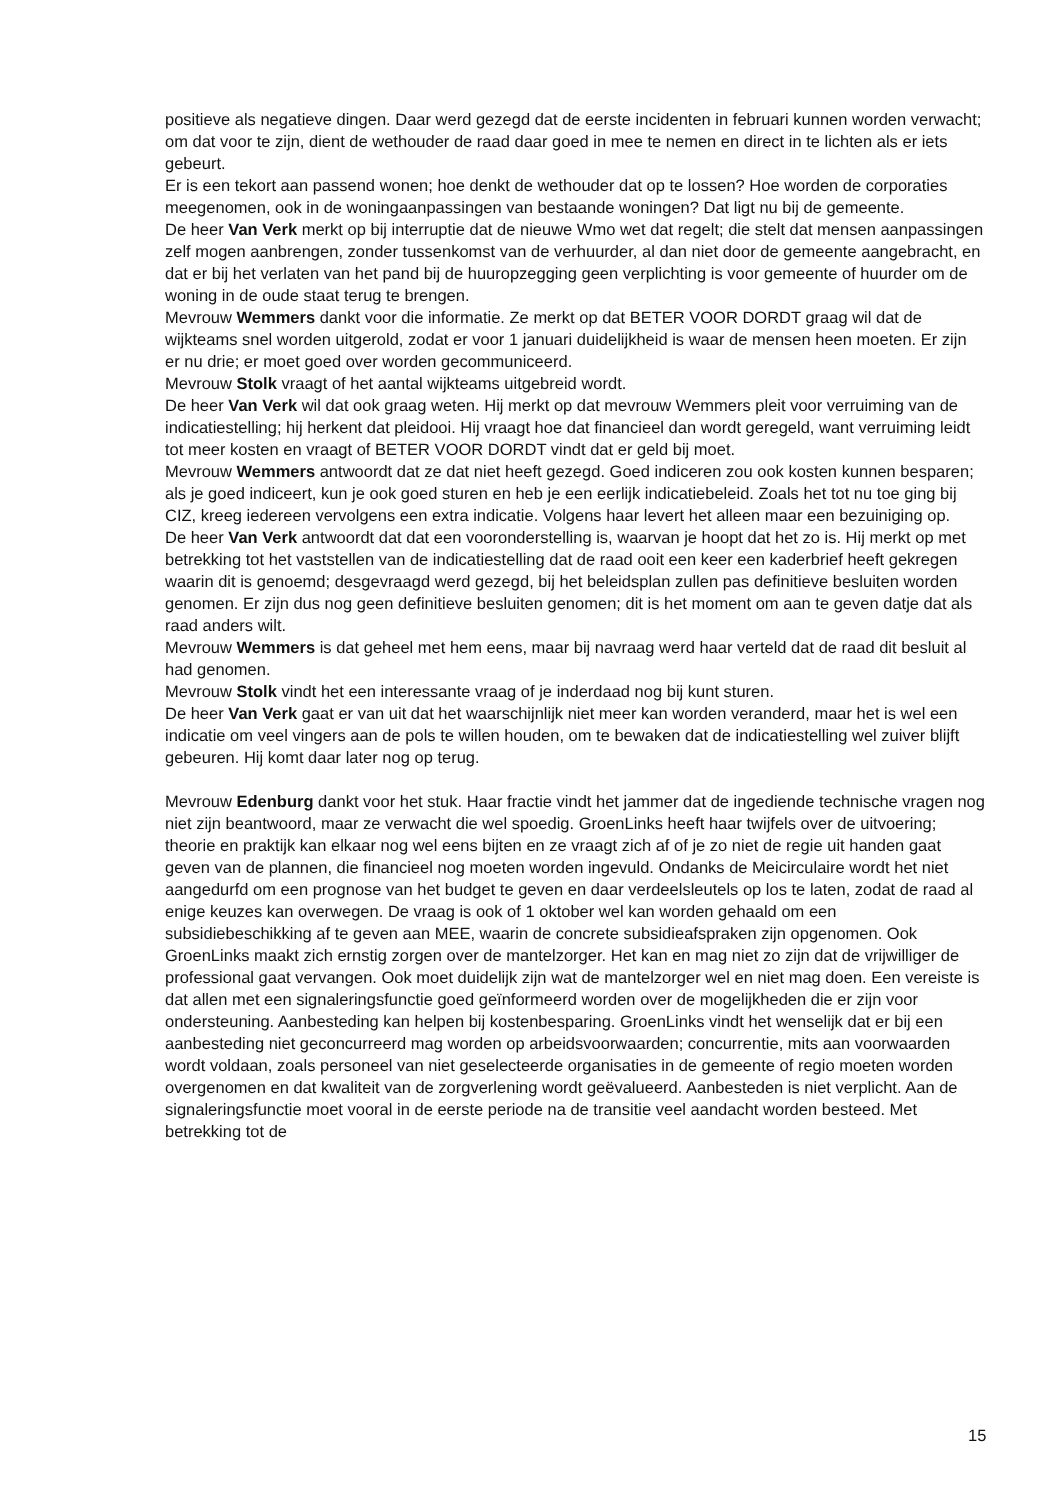positieve als negatieve dingen. Daar werd gezegd dat de eerste incidenten in februari kunnen worden verwacht; om dat voor te zijn, dient de wethouder de raad daar goed in mee te nemen en direct in te lichten als er iets gebeurt.
Er is een tekort aan passend wonen; hoe denkt de wethouder dat op te lossen? Hoe worden de corporaties meegenomen, ook in de woningaanpassingen van bestaande woningen? Dat ligt nu bij de gemeente.
De heer Van Verk merkt op bij interruptie dat de nieuwe Wmo wet dat regelt; die stelt dat mensen aanpassingen zelf mogen aanbrengen, zonder tussenkomst van de verhuurder, al dan niet door de gemeente aangebracht, en dat er bij het verlaten van het pand bij de huuropzegging geen verplichting is voor gemeente of huurder om de woning in de oude staat terug te brengen.
Mevrouw Wemmers dankt voor die informatie. Ze merkt op dat BETER VOOR DORDT graag wil dat de wijkteams snel worden uitgerold, zodat er voor 1 januari duidelijkheid is waar de mensen heen moeten. Er zijn er nu drie; er moet goed over worden gecommuniceerd.
Mevrouw Stolk vraagt of het aantal wijkteams uitgebreid wordt.
De heer Van Verk wil dat ook graag weten. Hij merkt op dat mevrouw Wemmers pleit voor verruiming van de indicatiestelling; hij herkent dat pleidooi. Hij vraagt hoe dat financieel dan wordt geregeld, want verruiming leidt tot meer kosten en vraagt of BETER VOOR DORDT vindt dat er geld bij moet.
Mevrouw Wemmers antwoordt dat ze dat niet heeft gezegd. Goed indiceren zou ook kosten kunnen besparen; als je goed indiceert, kun je ook goed sturen en heb je een eerlijk indicatiebeleid. Zoals het tot nu toe ging bij CIZ, kreeg iedereen vervolgens een extra indicatie. Volgens haar levert het alleen maar een bezuiniging op.
De heer Van Verk antwoordt dat dat een vooronderstelling is, waarvan je hoopt dat het zo is. Hij merkt op met betrekking tot het vaststellen van de indicatiestelling dat de raad ooit een keer een kaderbrief heeft gekregen waarin dit is genoemd; desgevraagd werd gezegd, bij het beleidsplan zullen pas definitieve besluiten worden genomen. Er zijn dus nog geen definitieve besluiten genomen; dit is het moment om aan te geven datje dat als raad anders wilt.
Mevrouw Wemmers is dat geheel met hem eens, maar bij navraag werd haar verteld dat de raad dit besluit al had genomen.
Mevrouw Stolk vindt het een interessante vraag of je inderdaad nog bij kunt sturen.
De heer Van Verk gaat er van uit dat het waarschijnlijk niet meer kan worden veranderd, maar het is wel een indicatie om veel vingers aan de pols te willen houden, om te bewaken dat de indicatiestelling wel zuiver blijft gebeuren. Hij komt daar later nog op terug.
Mevrouw Edenburg dankt voor het stuk. Haar fractie vindt het jammer dat de ingediende technische vragen nog niet zijn beantwoord, maar ze verwacht die wel spoedig. GroenLinks heeft haar twijfels over de uitvoering; theorie en praktijk kan elkaar nog wel eens bijten en ze vraagt zich af of je zo niet de regie uit handen gaat geven van de plannen, die financieel nog moeten worden ingevuld. Ondanks de Meicirculaire wordt het niet aangedurfd om een prognose van het budget te geven en daar verdeelsleutels op los te laten, zodat de raad al enige keuzes kan overwegen. De vraag is ook of 1 oktober wel kan worden gehaald om een subsidiebeschikking af te geven aan MEE, waarin de concrete subsidieafspraken zijn opgenomen. Ook GroenLinks maakt zich ernstig zorgen over de mantelzorger. Het kan en mag niet zo zijn dat de vrijwilliger de professional gaat vervangen. Ook moet duidelijk zijn wat de mantelzorger wel en niet mag doen. Een vereiste is dat allen met een signaleringsfunctie goed geïnformeerd worden over de mogelijkheden die er zijn voor ondersteuning. Aanbesteding kan helpen bij kostenbesparing. GroenLinks vindt het wenselijk dat er bij een aanbesteding niet geconcurreerd mag worden op arbeidsvoorwaarden; concurrentie, mits aan voorwaarden wordt voldaan, zoals personeel van niet geselecteerde organisaties in de gemeente of regio moeten worden overgenomen en dat kwaliteit van de zorgverlening wordt geëvalueerd. Aanbesteden is niet verplicht. Aan de signaleringsfunctie moet vooral in de eerste periode na de transitie veel aandacht worden besteed. Met betrekking tot de
15